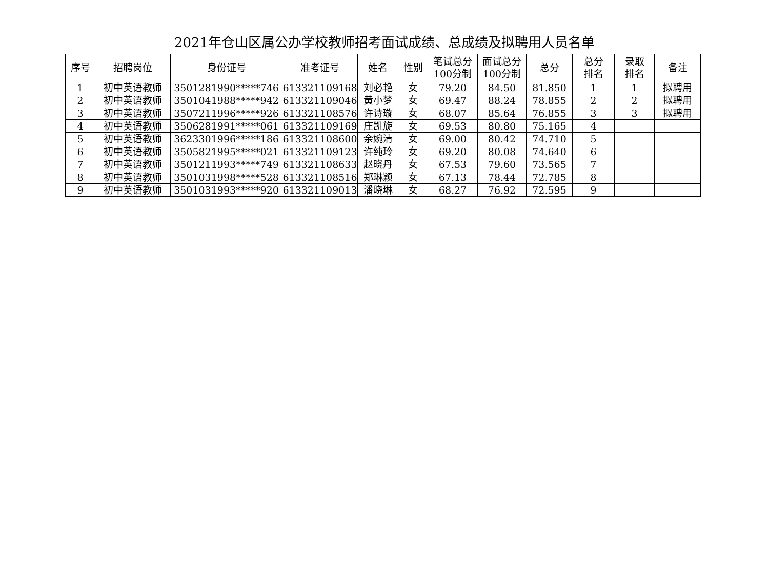2021年仓山区属公办学校教师招考面试成绩、总成绩及拟聘用人员名单
| 序号 | 招聘岗位 | 身份证号 | 准考证号 | 姓名 | 性别 | 笔试总分 100分制 | 面试总分 100分制 | 总分 | 总分 排名 | 录取 排名 | 备注 |
| --- | --- | --- | --- | --- | --- | --- | --- | --- | --- | --- | --- |
| 1 | 初中英语教师 | 3501281990*****746 | 613321109168 | 刘必艳 | 女 | 79.20 | 84.50 | 81.850 | 1 | 1 | 拟聘用 |
| 2 | 初中英语教师 | 3501041988*****942 | 613321109046 | 黄小梦 | 女 | 69.47 | 88.24 | 78.855 | 2 | 2 | 拟聘用 |
| 3 | 初中英语教师 | 3507211996*****926 | 613321108576 | 许诗璇 | 女 | 68.07 | 85.64 | 76.855 | 3 | 3 | 拟聘用 |
| 4 | 初中英语教师 | 3506281991*****061 | 613321109169 | 庄凯旋 | 女 | 69.53 | 80.80 | 75.165 | 4 | | |
| 5 | 初中英语教师 | 3623301996*****186 | 613321108600 | 余婉清 | 女 | 69.00 | 80.42 | 74.710 | 5 | | |
| 6 | 初中英语教师 | 3505821995*****021 | 613321109123 | 许纯玲 | 女 | 69.20 | 80.08 | 74.640 | 6 | | |
| 7 | 初中英语教师 | 3501211993*****749 | 613321108633 | 赵晓丹 | 女 | 67.53 | 79.60 | 73.565 | 7 | | |
| 8 | 初中英语教师 | 3501031998*****528 | 613321108516 | 郑琳颖 | 女 | 67.13 | 78.44 | 72.785 | 8 | | |
| 9 | 初中英语教师 | 3501031993*****920 | 613321109013 | 潘晓琳 | 女 | 68.27 | 76.92 | 72.595 | 9 | | |